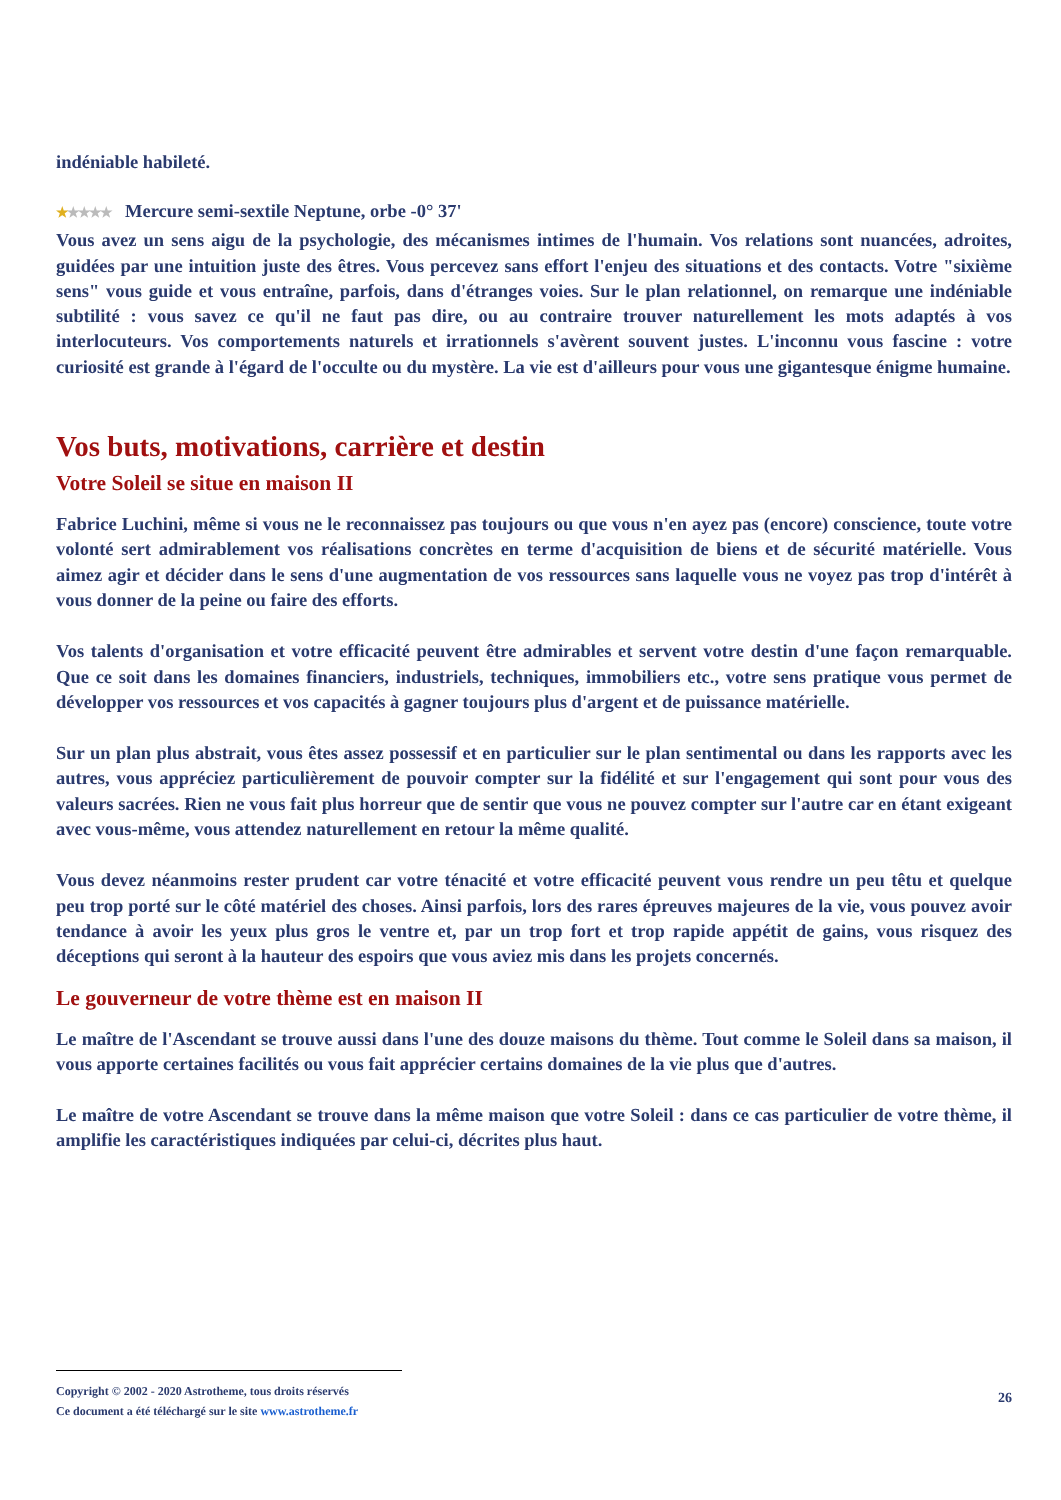indéniable habileté.
★★★★★ Mercure semi-sextile Neptune, orbe -0° 37'
Vous avez un sens aigu de la psychologie, des mécanismes intimes de l'humain. Vos relations sont nuancées, adroites, guidées par une intuition juste des êtres. Vous percevez sans effort l'enjeu des situations et des contacts. Votre "sixième sens" vous guide et vous entraîne, parfois, dans d'étranges voies. Sur le plan relationnel, on remarque une indéniable subtilité : vous savez ce qu'il ne faut pas dire, ou au contraire trouver naturellement les mots adaptés à vos interlocuteurs. Vos comportements naturels et irrationnels s'avèrent souvent justes. L'inconnu vous fascine : votre curiosité est grande à l'égard de l'occulte ou du mystère. La vie est d'ailleurs pour vous une gigantesque énigme humaine.
Vos buts, motivations, carrière et destin
Votre Soleil se situe en maison II
Fabrice Luchini, même si vous ne le reconnaissez pas toujours ou que vous n'en ayez pas (encore) conscience, toute votre volonté sert admirablement vos réalisations concrètes en terme d'acquisition de biens et de sécurité matérielle. Vous aimez agir et décider dans le sens d'une augmentation de vos ressources sans laquelle vous ne voyez pas trop d'intérêt à vous donner de la peine ou faire des efforts.
Vos talents d'organisation et votre efficacité peuvent être admirables et servent votre destin d'une façon remarquable. Que ce soit dans les domaines financiers, industriels, techniques, immobiliers etc., votre sens pratique vous permet de développer vos ressources et vos capacités à gagner toujours plus d'argent et de puissance matérielle.
Sur un plan plus abstrait, vous êtes assez possessif et en particulier sur le plan sentimental ou dans les rapports avec les autres, vous appréciez particulièrement de pouvoir compter sur la fidélité et sur l'engagement qui sont pour vous des valeurs sacrées. Rien ne vous fait plus horreur que de sentir que vous ne pouvez compter sur l'autre car en étant exigeant avec vous-même, vous attendez naturellement en retour la même qualité.
Vous devez néanmoins rester prudent car votre ténacité et votre efficacité peuvent vous rendre un peu têtu et quelque peu trop porté sur le côté matériel des choses. Ainsi parfois, lors des rares épreuves majeures de la vie, vous pouvez avoir tendance à avoir les yeux plus gros le ventre et, par un trop fort et trop rapide appétit de gains, vous risquez des déceptions qui seront à la hauteur des espoirs que vous aviez mis dans les projets concernés.
Le gouverneur de votre thème est en maison II
Le maître de l'Ascendant se trouve aussi dans l'une des douze maisons du thème. Tout comme le Soleil dans sa maison, il vous apporte certaines facilités ou vous fait apprécier certains domaines de la vie plus que d'autres.
Le maître de votre Ascendant se trouve dans la même maison que votre Soleil : dans ce cas particulier de votre thème, il amplifie les caractéristiques indiquées par celui-ci, décrites plus haut.
Copyright © 2002 - 2020 Astrotheme, tous droits réservés
Ce document a été téléchargé sur le site www.astrotheme.fr
26